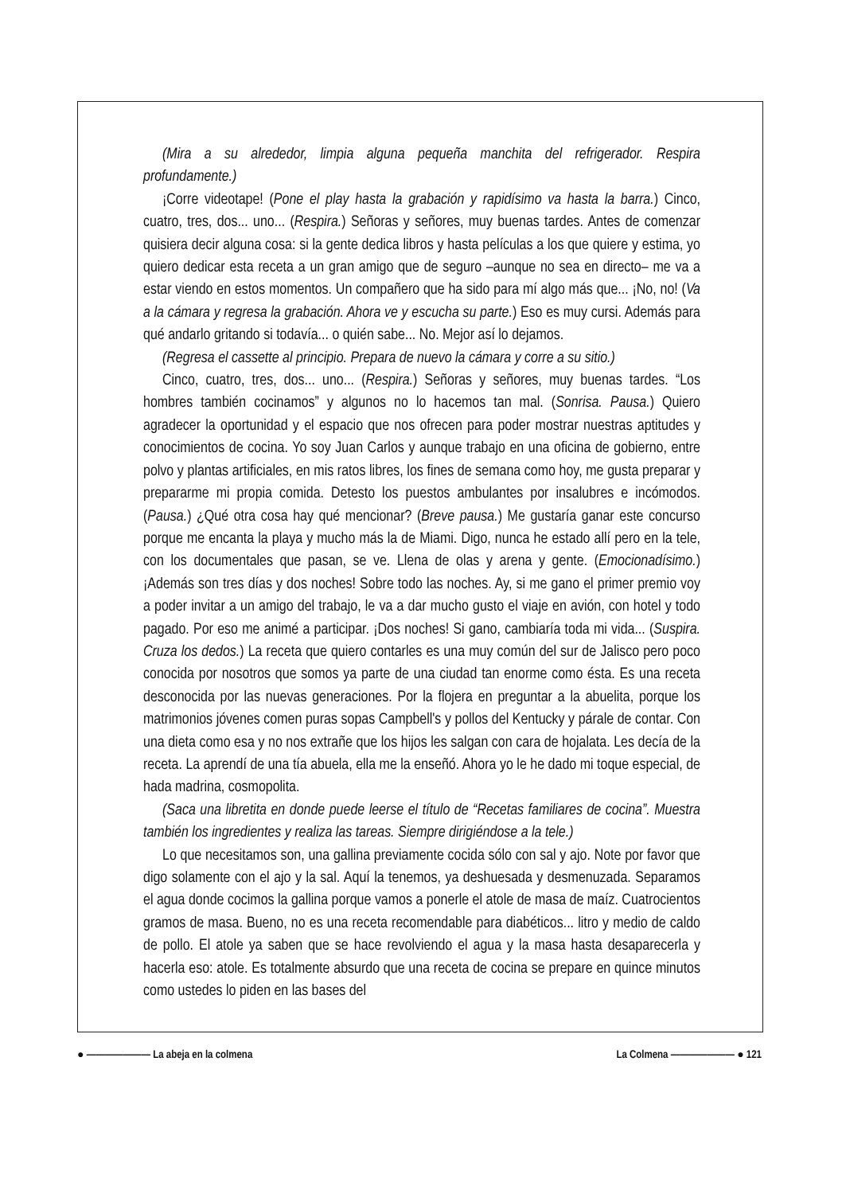(Mira a su alrededor, limpia alguna pequeña manchita del refrigerador. Respira profundamente.)
¡Corre videotape! (Pone el play hasta la grabación y rapidísimo va hasta la barra.) Cinco, cuatro, tres, dos... uno... (Respira.) Señoras y señores, muy buenas tardes. Antes de comenzar quisiera decir alguna cosa: si la gente dedica libros y hasta películas a los que quiere y estima, yo quiero dedicar esta receta a un gran amigo que de seguro –aunque no sea en directo– me va a estar viendo en estos momentos. Un compañero que ha sido para mí algo más que... ¡No, no! (Va a la cámara y regresa la grabación. Ahora ve y escucha su parte.) Eso es muy cursi. Además para qué andarlo gritando si todavía... o quién sabe... No. Mejor así lo dejamos.
(Regresa el cassette al principio. Prepara de nuevo la cámara y corre a su sitio.)
Cinco, cuatro, tres, dos... uno... (Respira.) Señoras y señores, muy buenas tardes. “Los hombres también cocinamos” y algunos no lo hacemos tan mal. (Sonrisa. Pausa.) Quiero agradecer la oportunidad y el espacio que nos ofrecen para poder mostrar nuestras aptitudes y conocimientos de cocina. Yo soy Juan Carlos y aunque trabajo en una oficina de gobierno, entre polvo y plantas artificiales, en mis ratos libres, los fines de semana como hoy, me gusta preparar y prepararme mi propia comida. Detesto los puestos ambulantes por insalubres e incómodos. (Pausa.) ¿Qué otra cosa hay qué mencionar? (Breve pausa.) Me gustaría ganar este concurso porque me encanta la playa y mucho más la de Miami. Digo, nunca he estado allí pero en la tele, con los documentales que pasan, se ve. Llena de olas y arena y gente. (Emocionadísimo.) ¡Además son tres días y dos noches! Sobre todo las noches. Ay, si me gano el primer premio voy a poder invitar a un amigo del trabajo, le va a dar mucho gusto el viaje en avión, con hotel y todo pagado. Por eso me animé a participar. ¡Dos noches! Si gano, cambiaría toda mi vida... (Suspira. Cruza los dedos.) La receta que quiero contarles es una muy común del sur de Jalisco pero poco conocida por nosotros que somos ya parte de una ciudad tan enorme como ésta. Es una receta desconocida por las nuevas generaciones. Por la flojera en preguntar a la abuelita, porque los matrimonios jóvenes comen puras sopas Campbell's y pollos del Kentucky y párale de contar. Con una dieta como esa y no nos extrañe que los hijos les salgan con cara de hojalata. Les decía de la receta. La aprendí de una tía abuela, ella me la enseñó. Ahora yo le he dado mi toque especial, de hada madrina, cosmopolita.
(Saca una libretita en donde puede leerse el título de “Recetas familiares de cocina”. Muestra también los ingredientes y realiza las tareas. Siempre dirigiéndose a la tele.)
Lo que necesitamos son, una gallina previamente cocida sólo con sal y ajo. Note por favor que digo solamente con el ajo y la sal. Aquí la tenemos, ya deshuesada y desmenuzada. Separamos el agua donde cocimos la gallina porque vamos a ponerle el atole de masa de maíz. Cuatrocientos gramos de masa. Bueno, no es una receta recomendable para diabéticos... litro y medio de caldo de pollo. El atole ya saben que se hace revolviendo el agua y la masa hasta desaparecerla y hacerla eso: atole. Es totalmente absurdo que una receta de cocina se prepare en quince minutos como ustedes lo piden en las bases del
● ——————— La abeja en la colmena La Colmena ——————— ● 121